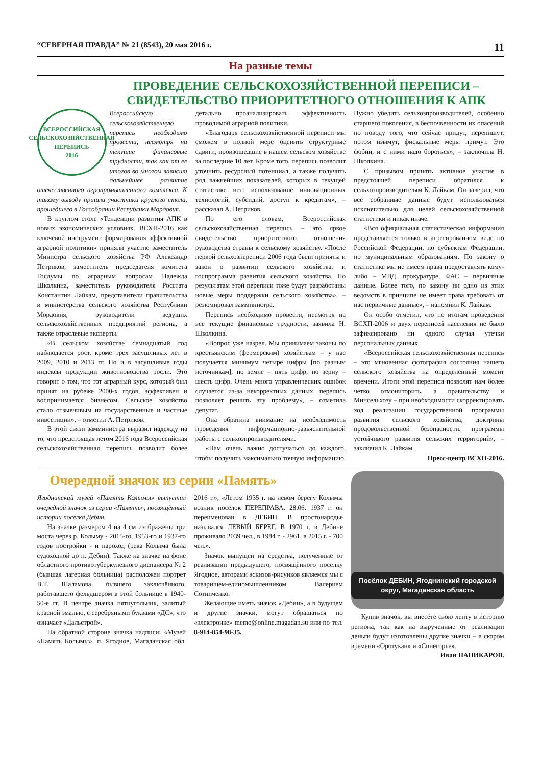“СЕВЕРНАЯ ПРАВДА” № 21 (8543), 20 мая 2016 г. 11
На разные темы
ПРОВЕДЕНИЕ СЕЛЬСКОХОЗЯЙСТВЕННОЙ ПЕРЕПИСИ – СВИДЕТЕЛЬСТВО ПРИОРИТЕТНОГО ОТНОШЕНИЯ К АПК
ВСЕРОССИЙСКАЯ СЕЛЬСКОХОЗЯЙСТВЕННАЯ ПЕРЕПИСЬ
2016
Всероссийскую сельскохозяйственную перепись необходимо провести, несмотря на текущие финансовые трудности, так как от ее итогов во многом зависит дальнейшее развитие отечественного агропромышленного комплекса. К такому выводу пришли участники круглого стола, прошедшего в Госсобрании Республики Мордовия.
В круглом столе «Тенденции развития АПК в новых экономических условиях. ВСХП-2016 как ключевой инструмент формирования эффективной аграрной политики» приняли участие заместитель Министра сельского хозяйства РФ Александр Петриков, заместитель председателя комитета Госдумы по аграрным вопросам Надежда Школкина, заместитель руководителя Росстата Константин Лайкам, представители правительства и министерства сельского хозяйства Республики Мордовия, руководители ведущих сельскохозяйственных предприятий региона, а также отраслевые эксперты.
«В сельском хозяйстве семнадцатый год наблюдается рост, кроме трех засушливых лет в 2009, 2010 и 2013 гг. Но и в засушливые годы индексы продукции животноводства росли. Это говорит о том, что тот аграрный курс, который был принят на рубеже 2000-х годов, эффективен и воспринимается бизнесом. Сельское хозяйство стало отзывчивым на государственные и частные инвестиции», – отметил А. Петриков.
В этой связи замминистра выразил надежду на то, что предстоящая летом 2016 года Всероссийская сельскохозяйственная перепись позволит более детально проанализировать эффективность проводимой аграрной политики.
«Благодаря сельскохозяйственной переписи мы сможем в полной мере оценить структурные сдвиги, произошедшие в нашем сельском хозяйстве за последние 10 лет. Кроме того, перепись позволит уточнить ресурсный потенциал, а также получить ряд важнейших показателей, которых в текущей статистике нет: использование инновационных технологий, субсидий, доступ к кредитам», – рассказал А. Петриков.
По его словам, Всероссийская сельскохозяйственная перепись – это яркое свидетельство приоритетного отношения руководства страны к сельскому хозяйству. «После первой сельхозпереписи 2006 года были приняты и закон о развитии сельского хозяйства, и госпрограмма развития сельского хозяйства. По результатам этой переписи тоже будут разработаны новые меры поддержки сельского хозяйства», – резюмировал замминистра.
Перепись необходимо провести, несмотря на все текущие финансовые трудности, заявила Н. Школкина.
«Вопрос уже назрел. Мы принимаем законы по крестьянским (фермерским) хозяйствам – у нас получается минимум четыре цифры [по разным источникам], по земле – пять цифр, по зерну – шесть цифр. Очень много управленческих ошибок случается из-за некорректных данных, перепись позволяет решить эту проблему», – отметила депутат.
Она обратила внимание на необходимость проведения информационно-разъяснительной работы с сельхозпроизводителями.
«Нам очень важно достучаться до каждого, чтобы получить максимально точную информацию. Нужно убедить сельхозпроизводителей, особенно старшего поколения, в беспочвенности их опасений по поводу того, что сейчас придут, перепишут, потом изымут, фискальные меры примут. Это фобии, и с ними надо бороться», – заключила Н. Школкина.
С призывом принять активное участие в предстоящей переписи обратился к сельхозпроизводителям К. Лайкам. Он заверил, что все собранные данные будут использоваться исключительно для целей сельскохозяйственной статистики и никак иначе.
«Вся официальная статистическая информация представляется только в агрегированном виде по Российской Федерации, по субъектам Федерации, по муниципальным образованиям. По закону о статистике мы не имеем права предоставлять кому-либо – МВД, прокуратуре, ФАС – первичные данные. Более того, по закону ни одно из этих ведомств в принципе не имеет права требовать от нас первичные данные», – напомнил К. Лайкам.
Он особо отметил, что по итогам проведения ВСХП-2006 и двух переписей населения не было зафиксировано ни одного случая утечки персональных данных.
«Всероссийская сельскохозяйственная перепись – это мгновенная фотография состояния нашего сельского хозяйства на определенный момент времени. Итоги этой переписи позволят нам более четко отмониторить, а правительству и Минсельхозу – при необходимости скорректировать ход реализации государственной программы развития сельского хозяйства, доктрины продовольственной безопасности, программы устойчивого развития сельских территорий», – заключил К. Лайкам.
Пресс-центр ВСХП-2016.
Очередной значок из серии «Память»
Ягоднинский музей «Память Колымы» выпустил очередной значок из серии «Память», посвящённый истории поселка Дебин.
На значке размером 4 на 4 см изображены три моста через р. Колыму - 2015-го, 1953-го и 1937-го годов постройки - и пароход (река Колыма была судоходной до п. Дебин). Также на значке на фоне областного противотуберкулезного диспансера № 2 (бывшая лагерная больница) расположен портрет В.Т. Шаламова, бывшего заключённого, работавшего фельдшером в этой больнице в 1940-50-е гг. В центре значка пятиугольник, залитый красной эмалью, с серебряными буквами «ДС», что означает «Дальстрой».
На обратной стороне значка надписи: «Музей «Память Колымы», п. Ягодное, Магаданская обл. 2016 г.», «Летом 1935 г. на левом берегу Колымы возник посёлок ПЕРЕПРАВА. 28.06. 1937 г. он переименован в ДЕБИН. В простонародье назывался ЛЕВЫЙ БЕРЕГ. В 1970 г. в Дебине проживало 2039 чел., в 1984 г. - 2961, в 2015 г. - 700 чел.».
Значок выпущен на средства, полученные от реализации предыдущего, посвящённого поселку Ягодное, авторами эскизов-рисунков являемся мы с товарищем-единомышленником Валерием Сотниченко.
Желающие иметь значок «Дебин», а в будущем и другие значки, могут обращаться по «электронке» memo@online.magadan.su или по тел. 8-914-854-98-35.
Посёлок ДЕБИН, Ягоднинский городской округ, Магаданская область
Купив значок, вы внесёте свою лепту в историю региона, так как на вырученные от реализации деньги будут изготовлены другие значки – в скором времени «Оротукан» и «Синегорье».
Иван ПАНИКАРОВ.